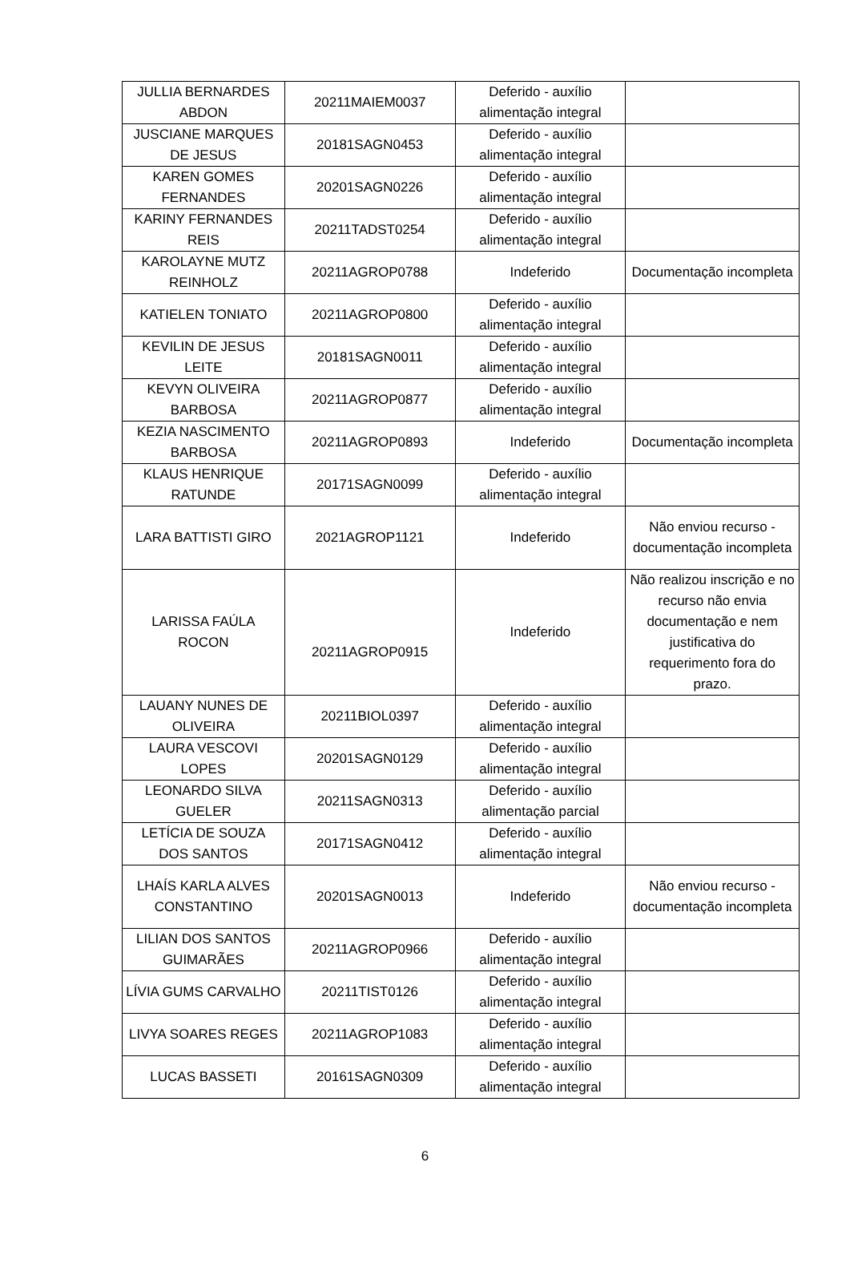| JULLIA BERNARDES ABDON | 20211MAIEM0037 | Deferido - auxílio alimentação integral | |
| JUSCIANE MARQUES DE JESUS | 20181SAGN0453 | Deferido - auxílio alimentação integral | |
| KAREN GOMES FERNANDES | 20201SAGN0226 | Deferido - auxílio alimentação integral | |
| KARINY FERNANDES REIS | 20211TADST0254 | Deferido - auxílio alimentação integral | |
| KAROLAYNE MUTZ REINHOLZ | 20211AGROP0788 | Indeferido | Documentação incompleta |
| KATIELEN TONIATO | 20211AGROP0800 | Deferido - auxílio alimentação integral | |
| KEVILIN DE JESUS LEITE | 20181SAGN0011 | Deferido - auxílio alimentação integral | |
| KEVYN OLIVEIRA BARBOSA | 20211AGROP0877 | Deferido - auxílio alimentação integral | |
| KEZIA NASCIMENTO BARBOSA | 20211AGROP0893 | Indeferido | Documentação incompleta |
| KLAUS HENRIQUE RATUNDE | 20171SAGN0099 | Deferido - auxílio alimentação integral | |
| LARA BATTISTI GIRO | 2021AGROP1121 | Indeferido | Não enviou recurso - documentação incompleta |
| LARISSA FAÚLA ROCON | 20211AGROP0915 | Indeferido | Não realizou inscrição e no recurso não envia documentação e nem justificativa do requerimento fora do prazo. |
| LAUANY NUNES DE OLIVEIRA | 20211BIOL0397 | Deferido - auxílio alimentação integral | |
| LAURA VESCOVI LOPES | 20201SAGN0129 | Deferido - auxílio alimentação integral | |
| LEONARDO SILVA GUELER | 20211SAGN0313 | Deferido - auxílio alimentação parcial | |
| LETÍCIA DE SOUZA DOS SANTOS | 20171SAGN0412 | Deferido - auxílio alimentação integral | |
| LHAÍS KARLA ALVES CONSTANTINO | 20201SAGN0013 | Indeferido | Não enviou recurso - documentação incompleta |
| LILIAN DOS SANTOS GUIMARÃES | 20211AGROP0966 | Deferido - auxílio alimentação integral | |
| LÍVIA GUMS CARVALHO | 20211TIST0126 | Deferido - auxílio alimentação integral | |
| LIVYA SOARES REGES | 20211AGROP1083 | Deferido - auxílio alimentação integral | |
| LUCAS BASSETI | 20161SAGN0309 | Deferido - auxílio alimentação integral | |
6